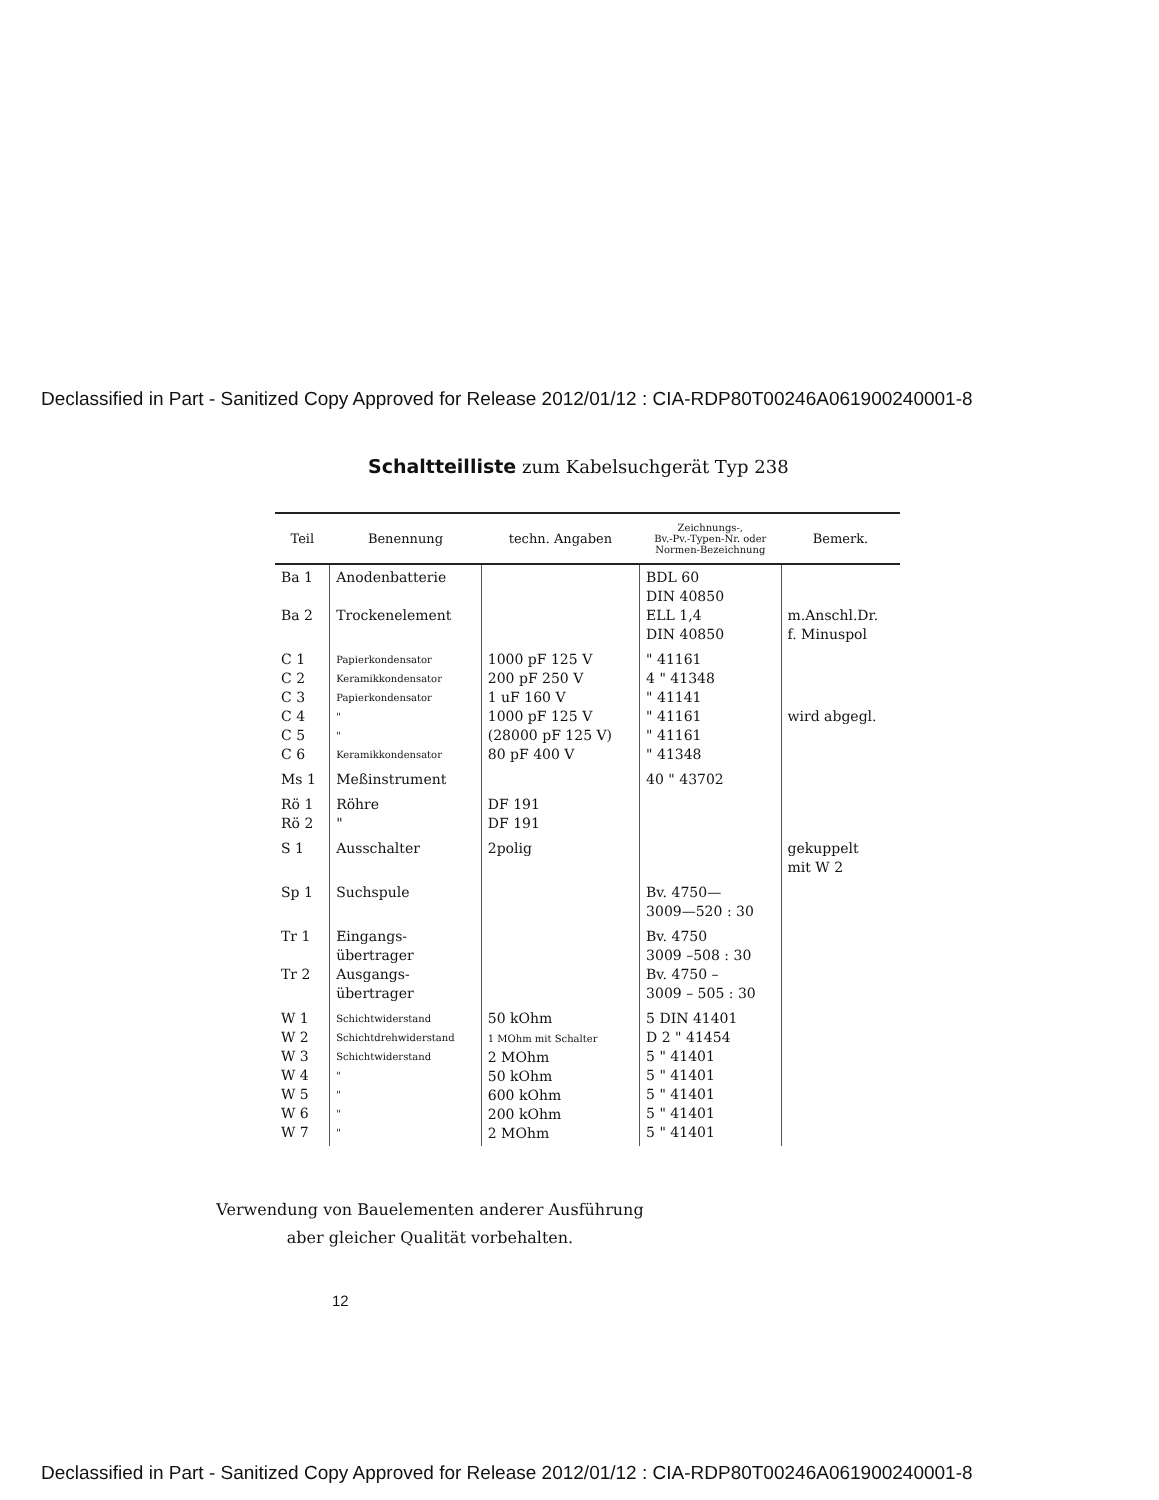Declassified in Part - Sanitized Copy Approved for Release 2012/01/12 : CIA-RDP80T00246A061900240001-8
Schaltteilliste zum Kabelsuchgerät Typ 238
| Teil | Benennung | techn. Angaben | Zeichnungs-, Bv.-Pv.-Typen-Nr. oder Normen-Bezeichnung | Bemerk. |
| --- | --- | --- | --- | --- |
| Ba 1 Ba 2 | Anodenbatterie Trockenelement | | BDL 60 DIN 40850 ELL 1,4 DIN 40850 | m.Anschl.Dr. f. Minuspol |
| C 1 C 2 C 3 C 4 C 5 C 6 | Papierkondensator Keramikkondensator Papierkondensator " " Keramikkondensator | 1000 pF 125 V 200 pF 250 V 1 uF 160 V 1000 pF 125 V (28000 pF 125 V) 80 pF 400 V | " 41161 4 " 41348 " 41141 " 41161 " 41161 " 41348 | wird abgegl. |
| Ms 1 | Meßinstrument | | 40 " 43702 | |
| Rö 1 Rö 2 | Röhre " | DF 191 DF 191 | | |
| S 1 | Ausschalter | 2polig | | gekuppelt mit W 2 |
| Sp 1 | Suchspule | | Bv. 4750— 3009—520 : 30 | |
| Tr 1 Tr 2 | Eingangs- übertrager Ausgangs- übertrager | | Bv. 4750 3009 –508 : 30 Bv. 4750 – 3009 – 505 : 30 | |
| W 1 W 2 W 3 W 4 W 5 W 6 W 7 | Schichtwiderstand Schichtdrehwiderstand Schichtwiderstand " " " " | 50 kOhm 1 MOhm mit Schalter 2 MOhm 50 kOhm 600 kOhm 200 kOhm 2 MOhm | 5 DIN 41401 D 2 " 41454 5 " 41401 5 " 41401 5 " 41401 5 " 41401 5 " 41401 | |
Verwendung von Bauelementen anderer Ausführung
aber gleicher Qualität vorbehalten.
12
Declassified in Part - Sanitized Copy Approved for Release 2012/01/12 : CIA-RDP80T00246A061900240001-8